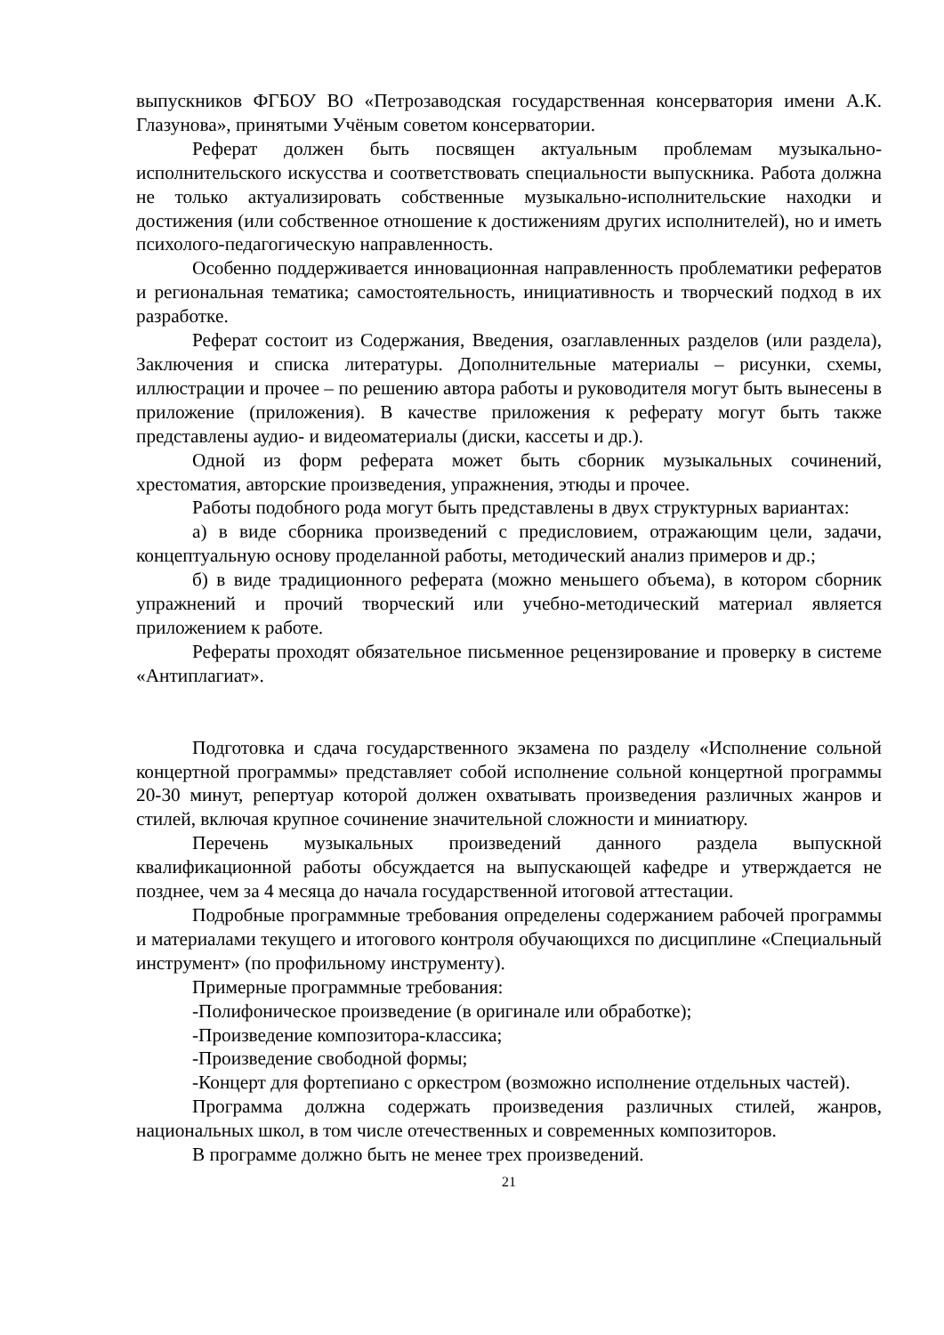выпускников ФГБОУ ВО «Петрозаводская государственная консерватория имени А.К. Глазунова», принятыми Учёным советом консерватории.
Реферат должен быть посвящен актуальным проблемам музыкально-исполнительского искусства и соответствовать специальности выпускника. Работа должна не только актуализировать собственные музыкально-исполнительские находки и достижения (или собственное отношение к достижениям других исполнителей), но и иметь психолого-педагогическую направленность.
Особенно поддерживается инновационная направленность проблематики рефератов и региональная тематика; самостоятельность, инициативность и творческий подход в их разработке.
Реферат состоит из Содержания, Введения, озаглавленных разделов (или раздела), Заключения и списка литературы. Дополнительные материалы – рисунки, схемы, иллюстрации и прочее – по решению автора работы и руководителя могут быть вынесены в приложение (приложения). В качестве приложения к реферату могут быть также представлены аудио- и видеоматериалы (диски, кассеты и др.).
Одной из форм реферата может быть сборник музыкальных сочинений, хрестоматия, авторские произведения, упражнения, этюды и прочее.
Работы подобного рода могут быть представлены в двух структурных вариантах:
а) в виде сборника произведений с предисловием, отражающим цели, задачи, концептуальную основу проделанной работы, методический анализ примеров и др.;
б) в виде традиционного реферата (можно меньшего объема), в котором сборник упражнений и прочий творческий или учебно-методический материал является приложением к работе.
Рефераты проходят обязательное письменное рецензирование и проверку в системе «Антиплагиат».
Подготовка и сдача государственного экзамена по разделу «Исполнение сольной концертной программы» представляет собой исполнение сольной концертной программы 20-30 минут, репертуар которой должен охватывать произведения различных жанров и стилей, включая крупное сочинение значительной сложности и миниатюру.
Перечень музыкальных произведений данного раздела выпускной квалификационной работы обсуждается на выпускающей кафедре и утверждается не позднее, чем за 4 месяца до начала государственной итоговой аттестации.
Подробные программные требования определены содержанием рабочей программы и материалами текущего и итогового контроля обучающихся по дисциплине «Специальный инструмент» (по профильному инструменту).
Примерные программные требования:
-Полифоническое произведение (в оригинале или обработке);
-Произведение композитора-классика;
-Произведение свободной формы;
-Концерт для фортепиано с оркестром (возможно исполнение отдельных частей).
Программа должна содержать произведения различных стилей, жанров, национальных школ, в том числе отечественных и современных композиторов.
В программе должно быть не менее трех произведений.
21